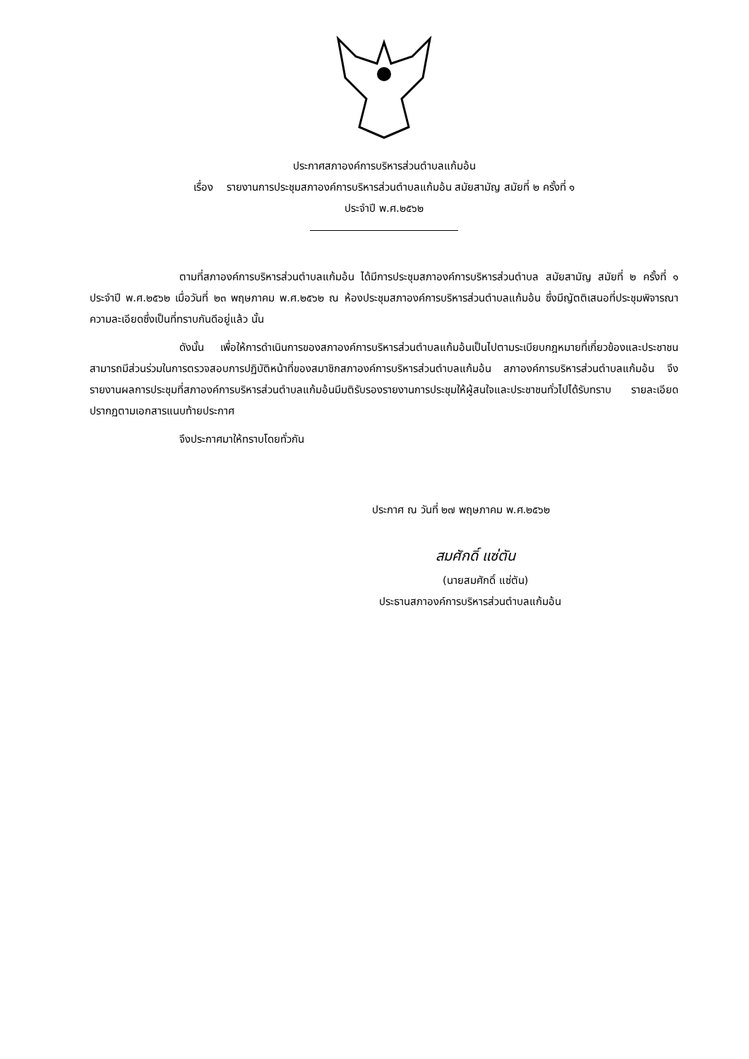ประกาศสภาองค์การบริหารส่วนตำบลแก้มอ้น
เรื่อง รายงานการประชุมสภาองค์การบริหารส่วนตำบลแก้มอ้น สมัยสามัญ สมัยที่ ๒ ครั้งที่ ๑
ประจำปี พ.ศ.๒๕๖๒
ตามที่สภาองค์การบริหารส่วนตำบลแก้มอ้น ได้มีการประชุมสภาองค์การบริหารส่วนตำบล สมัยสามัญ สมัยที่ ๒ ครั้งที่ ๑ ประจำปี พ.ศ.๒๕๖๒ เมื่อวันที่ ๒๓ พฤษภาคม พ.ศ.๒๕๖๒ ณ ห้องประชุมสภาองค์การบริหารส่วนตำบลแก้มอ้น ซึ่งมีญัตติเสนอที่ประชุมพิจารณา ความละเอียดซึ่งเป็นที่ทราบกันดีอยู่แล้ว นั้น
ดังนั้น เพื่อให้การดำเนินการของสภาองค์การบริหารส่วนตำบลแก้มอ้นเป็นไปตามระเบียบกฎหมายที่เกี่ยวข้องและประชาชนสามารถมีส่วนร่วมในการตรวจสอบการปฏิบัติหน้าที่ของสมาชิกสภาองค์การบริหารส่วนตำบลแก้มอ้น สภาองค์การบริหารส่วนตำบลแก้มอ้น จึงรายงานผลการประชุมที่สภาองค์การบริหารส่วนตำบลแก้มอ้นมีมติรับรองรายงานการประชุมให้ผู้สนใจและประชาชนทั่วไปได้รับทราบ รายละเอียดปรากฏตามเอกสารแนบท้ายประกาศ
จึงประกาศมาให้ทราบโดยทั่วกัน
ประกาศ ณ วันที่ ๒๗ พฤษภาคม พ.ศ.๒๕๖๒
สมศักดิ์ แซ่ตัน
(นายสมศักดิ์ แซ่ตัน)
ประธานสภาองค์การบริหารส่วนตำบลแก้มอ้น